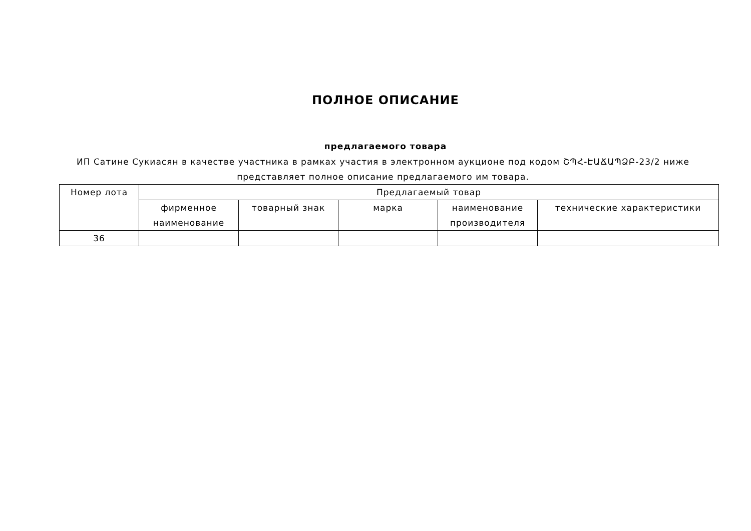ПОЛНОЕ ОПИСАНИЕ
предлагаемого товара
ИП Сатине Сукиасян в качестве участника в рамках участия в электронном аукционе под кодом ՇՊՀ-ԷԱՃԱՊՁԲ-23/2 ниже представляет полное описание предлагаемого им товара.
| Номер лота | Предлагаемый товар | | | | |
| --- | --- | --- | --- | --- | --- |
| | фирменное наименование | товарный знак | марка | наименование производителя | технические характеристики |
| 36 | | | | | |